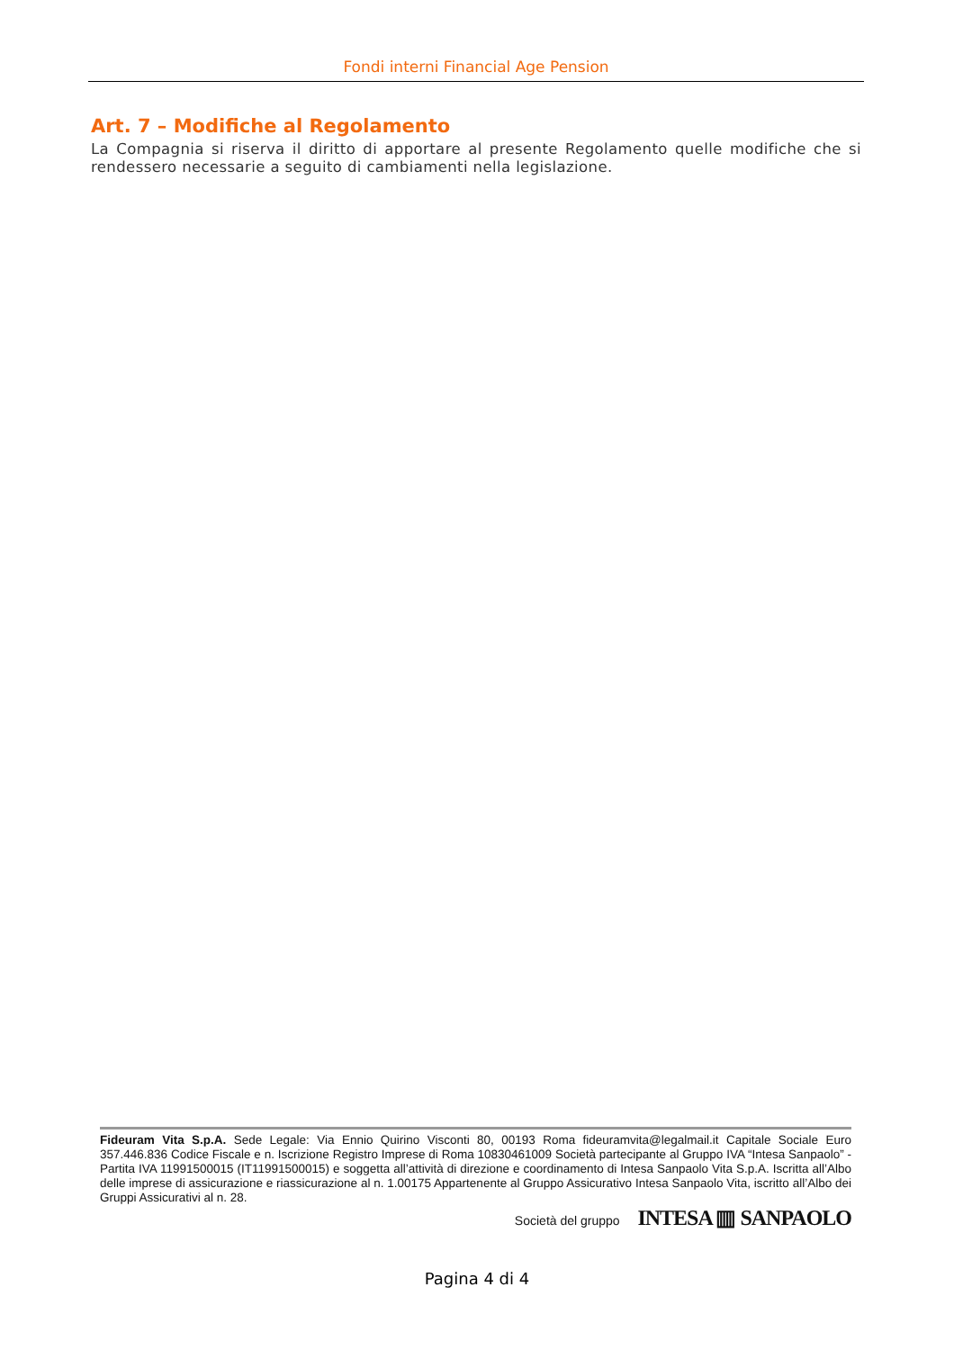Fondi interni Financial Age Pension
Art. 7 – Modifiche al Regolamento
La Compagnia si riserva il diritto di apportare al presente Regolamento quelle modifiche che si rendessero necessarie a seguito di cambiamenti nella legislazione.
Fideuram Vita S.p.A. Sede Legale: Via Ennio Quirino Visconti 80, 00193 Roma fideuramvita@legalmail.it Capitale Sociale Euro 357.446.836 Codice Fiscale e n. Iscrizione Registro Imprese di Roma 10830461009 Società partecipante al Gruppo IVA “Intesa Sanpaolo” - Partita IVA 11991500015 (IT11991500015) e soggetta all’attività di direzione e coordinamento di Intesa Sanpaolo Vita S.p.A. Iscritta all’Albo delle imprese di assicurazione e riassicurazione al n. 1.00175 Appartenente al Gruppo Assicurativo Intesa Sanpaolo Vita, iscritto all’Albo dei Gruppi Assicurativi al n. 28.
Società del gruppo INTESA ▥ SANPAOLO
Pagina 4 di 4